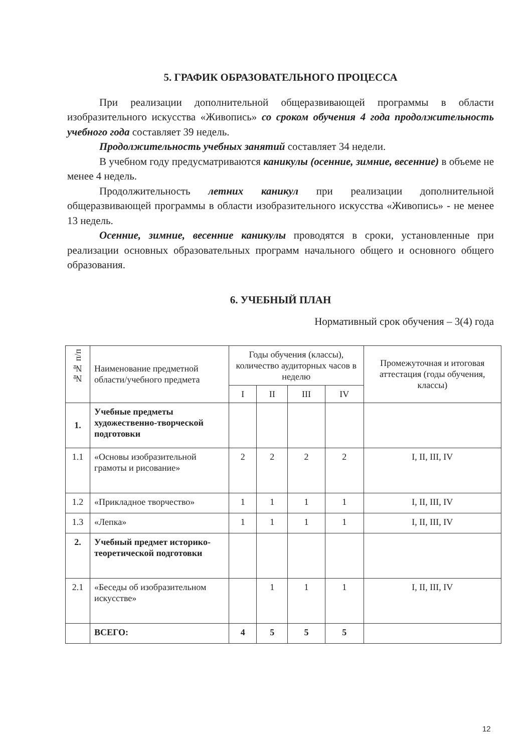5. ГРАФИК ОБРАЗОВАТЕЛЬНОГО ПРОЦЕССА
При реализации дополнительной общеразвивающей программы в области изобразительного искусства «Живопись» со сроком обучения 4 года продолжительность учебного года составляет 39 недель.
Продолжительность учебных занятий составляет 34 недели.
В учебном году предусматриваются каникулы (осенние, зимние, весенние) в объеме не менее 4 недель.
Продолжительность летних каникул при реализации дополнительной общеразвивающей программы в области изобразительного искусства «Живопись» - не менее 13 недель.
Осенние, зимние, весенние каникулы проводятся в сроки, установленные при реализации основных образовательных программ начального общего и основного общего образования.
6. УЧЕБНЫЙ ПЛАН
Нормативный срок обучения – 3(4) года
| №№ п/п | Наименование предметной области/учебного предмета | Годы обучения (классы), количество аудиторных часов в неделю | | | | Промежуточная и итоговая аттестация (годы обучения, классы) |
| --- | --- | --- | --- | --- | --- | --- |
| | | I | II | III | IV | |
| 1. | Учебные предметы художественно-творческой подготовки | | | | | |
| 1.1 | «Основы изобразительной грамоты и рисование» | 2 | 2 | 2 | 2 | I, II, III, IV |
| 1.2 | «Прикладное творчество» | 1 | 1 | 1 | 1 | I, II, III, IV |
| 1.3 | «Лепка» | 1 | 1 | 1 | 1 | I, II, III, IV |
| 2. | Учебный предмет историко-теоретической подготовки | | | | | |
| 2.1 | «Беседы об изобразительном искусстве» | | 1 | 1 | 1 | I, II, III, IV |
| | ВСЕГО: | 4 | 5 | 5 | 5 | |
12